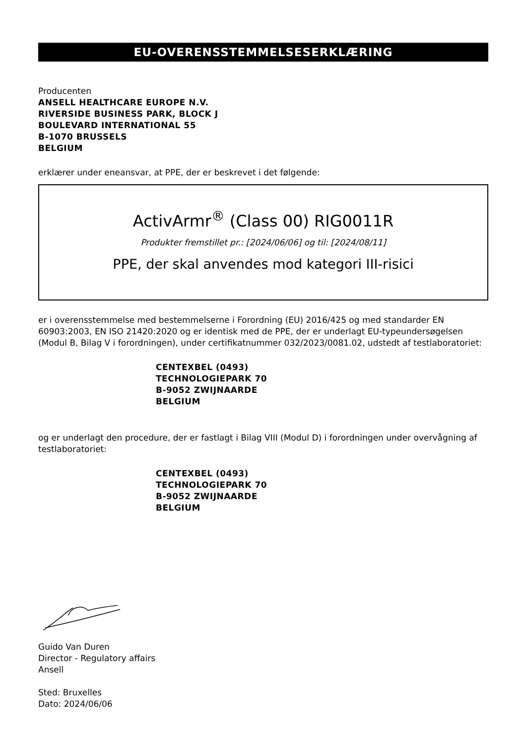EU-OVERENSSTEMMELSESERKLÆRING
Producenten
ANSELL HEALTHCARE EUROPE N.V.
RIVERSIDE BUSINESS PARK, BLOCK J
BOULEVARD INTERNATIONAL 55
B-1070 BRUSSELS
BELGIUM
erklærer under eneansvar, at PPE, der er beskrevet i det følgende:
ActivArmr<sup>®</sup> (Class 00) RIG0011R
Produkter fremstillet pr.: [2024/06/06] og til: [2024/08/11]
PPE, der skal anvendes mod kategori III-risici
er i overensstemmelse med bestemmelserne i Forordning (EU) 2016/425 og med standarder EN 60903:2003, EN ISO 21420:2020 og er identisk med de PPE, der er underlagt EU-typeundersøgelsen (Modul B, Bilag V i forordningen), under certifikatnummer 032/2023/0081.02, udstedt af testlaboratoriet:
CENTEXBEL (0493)
TECHNOLOGIEPARK 70
B-9052 ZWIJNAARDE
BELGIUM
og er underlagt den procedure, der er fastlagt i Bilag VIII (Modul D) i forordningen under overvågning af testlaboratoriet:
CENTEXBEL (0493)
TECHNOLOGIEPARK 70
B-9052 ZWIJNAARDE
BELGIUM
Guido Van Duren
Director - Regulatory affairs
Ansell
Sted: Bruxelles
Dato: 2024/06/06